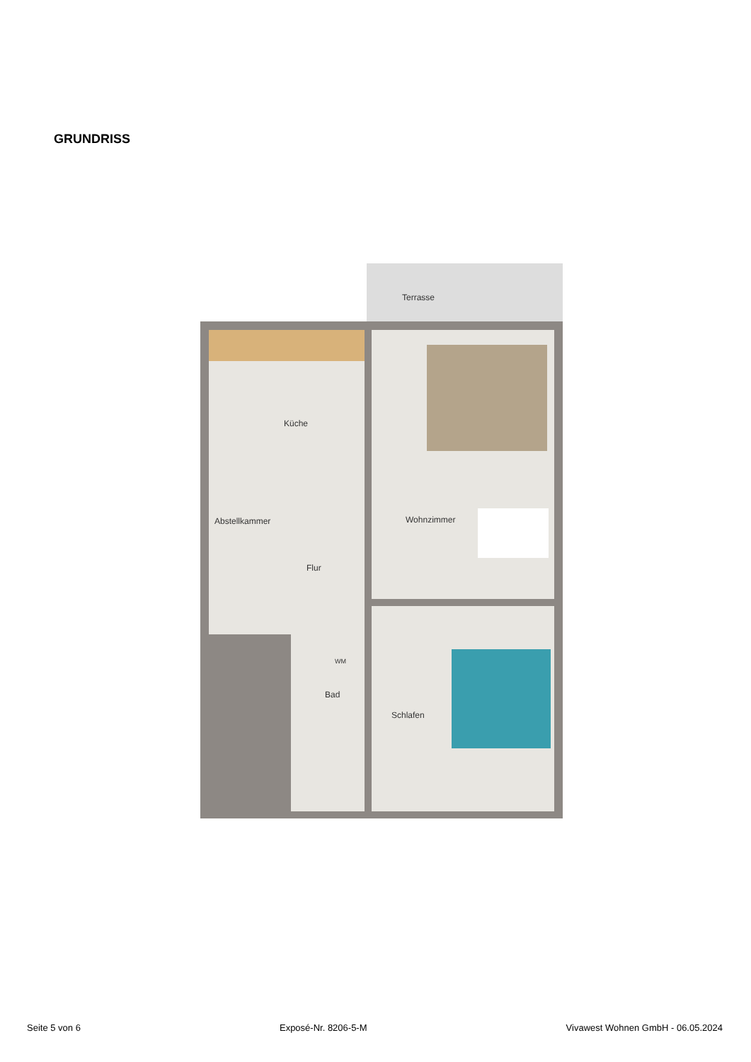GRUNDRISS
Terrasse
Küche
Abstellkammer
Flur
Wohnzimmer
Bad
WM
Schlafen
Seite 5 von 6 Exposé-Nr. 8206-5-M Vivawest Wohnen GmbH - 06.05.2024